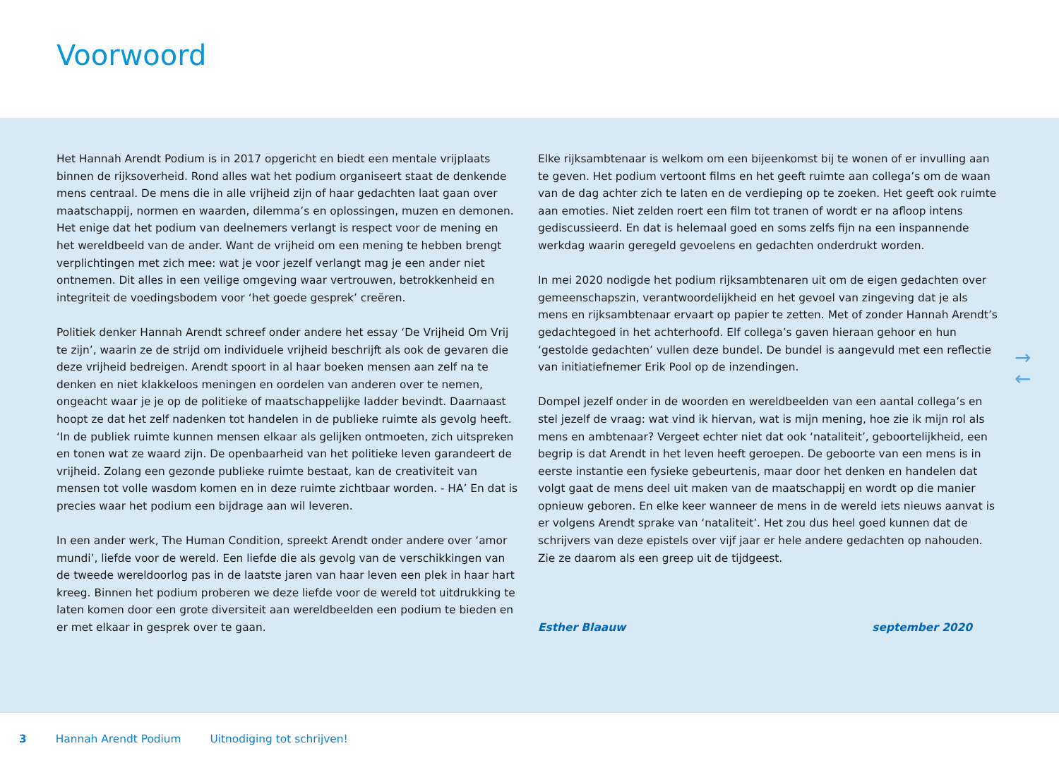Voorwoord
Het Hannah Arendt Podium is in 2017 opgericht en biedt een mentale vrijplaats binnen de rijksoverheid. Rond alles wat het podium organiseert staat de denkende mens centraal. De mens die in alle vrijheid zijn of haar gedachten laat gaan over maatschappij, normen en waarden, dilemma’s en oplossingen, muzen en demonen. Het enige dat het podium van deelnemers verlangt is respect voor de mening en het wereldbeeld van de ander. Want de vrijheid om een mening te hebben brengt verplichtingen met zich mee: wat je voor jezelf verlangt mag je een ander niet ontnemen. Dit alles in een veilige omgeving waar vertrouwen, betrokkenheid en integriteit de voedingsbodem voor ‘het goede gesprek’ creëren.
Politiek denker Hannah Arendt schreef onder andere het essay ‘De Vrijheid Om Vrij te zijn’, waarin ze de strijd om individuele vrijheid beschrijft als ook de gevaren die deze vrijheid bedreigen. Arendt spoort in al haar boeken mensen aan zelf na te denken en niet klakkeloos meningen en oordelen van anderen over te nemen, ongeacht waar je je op de politieke of maatschappelijke ladder bevindt. Daarnaast hoopt ze dat het zelf nadenken tot handelen in de publieke ruimte als gevolg heeft. ‘In de publiek ruimte kunnen mensen elkaar als gelijken ontmoeten, zich uitspreken en tonen wat ze waard zijn. De openbaarheid van het politieke leven garandeert de vrijheid. Zolang een gezonde publieke ruimte bestaat, kan de creativiteit van mensen tot volle wasdom komen en in deze ruimte zichtbaar worden. - HA’ En dat is precies waar het podium een bijdrage aan wil leveren.
In een ander werk, The Human Condition, spreekt Arendt onder andere over ‘amor mundi’, liefde voor de wereld. Een liefde die als gevolg van de verschikkingen van de tweede wereldoorlog pas in de laatste jaren van haar leven een plek in haar hart kreeg. Binnen het podium proberen we deze liefde voor de wereld tot uitdrukking te laten komen door een grote diversiteit aan wereldbeelden een podium te bieden en er met elkaar in gesprek over te gaan.
Elke rijksambtenaar is welkom om een bijeenkomst bij te wonen of er invulling aan te geven. Het podium vertoont films en het geeft ruimte aan collega’s om de waan van de dag achter zich te laten en de verdieping op te zoeken. Het geeft ook ruimte aan emoties. Niet zelden roert een film tot tranen of wordt er na afloop intens gediscussieerd. En dat is helemaal goed en soms zelfs fijn na een inspannende werkdag waarin geregeld gevoelens en gedachten onderdrukt worden.
In mei 2020 nodigde het podium rijksambtenaren uit om de eigen gedachten over gemeenschapszin, verantwoordelijkheid en het gevoel van zingeving dat je als mens en rijksambtenaar ervaart op papier te zetten. Met of zonder Hannah Arendt’s gedachtegoed in het achterhoofd. Elf collega’s gaven hieraan gehoor en hun ‘gestolde gedachten’ vullen deze bundel. De bundel is aangevuld met een reflectie van initiatiefnemer Erik Pool op de inzendingen.
Dompel jezelf onder in de woorden en wereldbeelden van een aantal collega’s en stel jezelf de vraag: wat vind ik hiervan, wat is mijn mening, hoe zie ik mijn rol als mens en ambtenaar? Vergeet echter niet dat ook ‘nataliteit’, geboortelijkheid, een begrip is dat Arendt in het leven heeft geroepen. De geboorte van een mens is in eerste instantie een fysieke gebeurtenis, maar door het denken en handelen dat volgt gaat de mens deel uit maken van de maatschappij en wordt op die manier opnieuw geboren. En elke keer wanneer de mens in de wereld iets nieuws aanvat is er volgens Arendt sprake van ‘nataliteit’. Het zou dus heel goed kunnen dat de schrijvers van deze epistels over vijf jaar er hele andere gedachten op nahouden. Zie ze daarom als een greep uit de tijdgeest.
Esther Blaauw september 2020
→
←
3 Hannah Arendt Podium Uitnodiging tot schrijven!